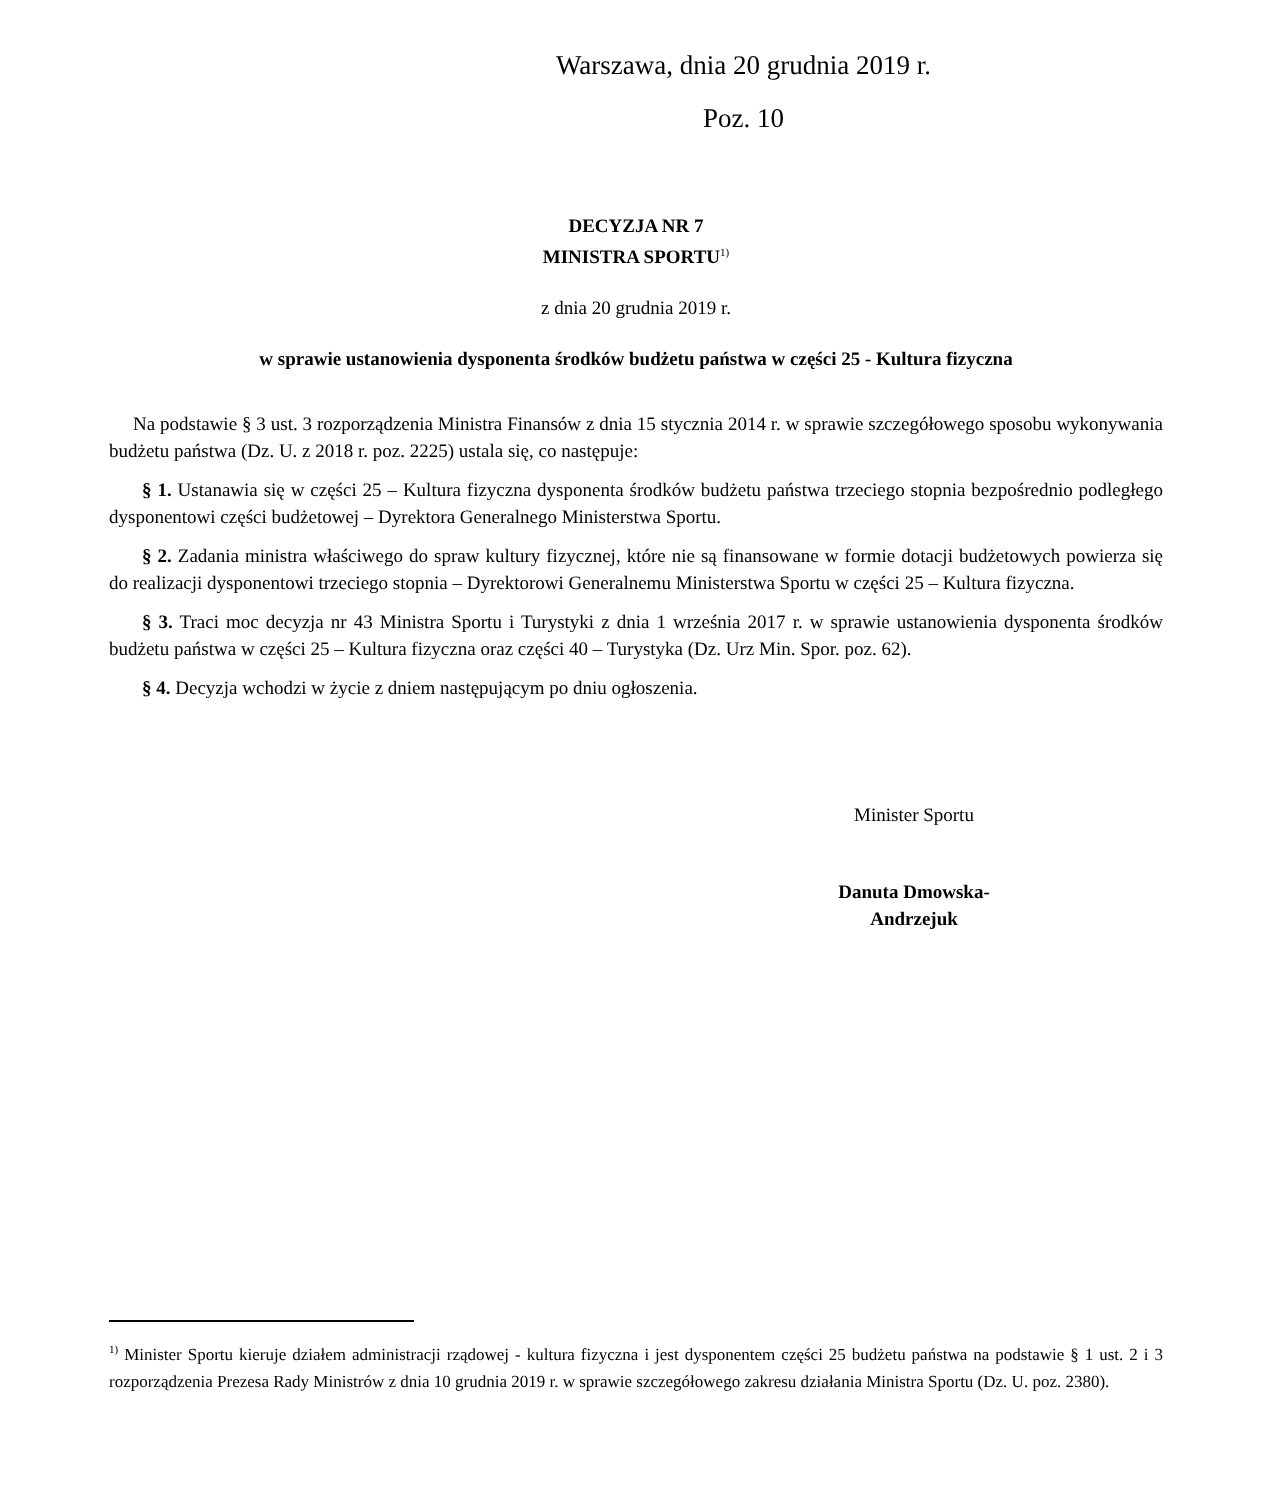Warszawa, dnia 20 grudnia 2019 r.
Poz. 10
DECYZJA NR 7
MINISTRA SPORTU<sup>1)</sup>
z dnia 20 grudnia 2019 r.
w sprawie ustanowienia dysponenta środków budżetu państwa w części 25 - Kultura fizyczna
Na podstawie § 3 ust. 3 rozporządzenia Ministra Finansów z dnia 15 stycznia 2014 r. w sprawie szczegółowego sposobu wykonywania budżetu państwa (Dz. U. z 2018 r. poz. 2225) ustala się, co następuje:
§ 1. Ustanawia się w części 25 – Kultura fizyczna dysponenta środków budżetu państwa trzeciego stopnia bezpośrednio podległego dysponentowi części budżetowej – Dyrektora Generalnego Ministerstwa Sportu.
§ 2. Zadania ministra właściwego do spraw kultury fizycznej, które nie są finansowane w formie dotacji budżetowych powierza się do realizacji dysponentowi trzeciego stopnia – Dyrektorowi Generalnemu Ministerstwa Sportu w części 25 – Kultura fizyczna.
§ 3. Traci moc decyzja nr 43 Ministra Sportu i Turystyki z dnia 1 września 2017 r. w sprawie ustanowienia dysponenta środków budżetu państwa w części 25 – Kultura fizyczna oraz części 40 – Turystyka (Dz. Urz Min. Spor. poz. 62).
§ 4. Decyzja wchodzi w życie z dniem następującym po dniu ogłoszenia.
Minister Sportu
Danuta Dmowska-
Andrzejuk
<sup>1)</sup> Minister Sportu kieruje działem administracji rządowej - kultura fizyczna i jest dysponentem części 25 budżetu państwa na podstawie § 1 ust. 2 i 3 rozporządzenia Prezesa Rady Ministrów z dnia 10 grudnia 2019 r. w sprawie szczegółowego zakresu działania Ministra Sportu (Dz. U. poz. 2380).